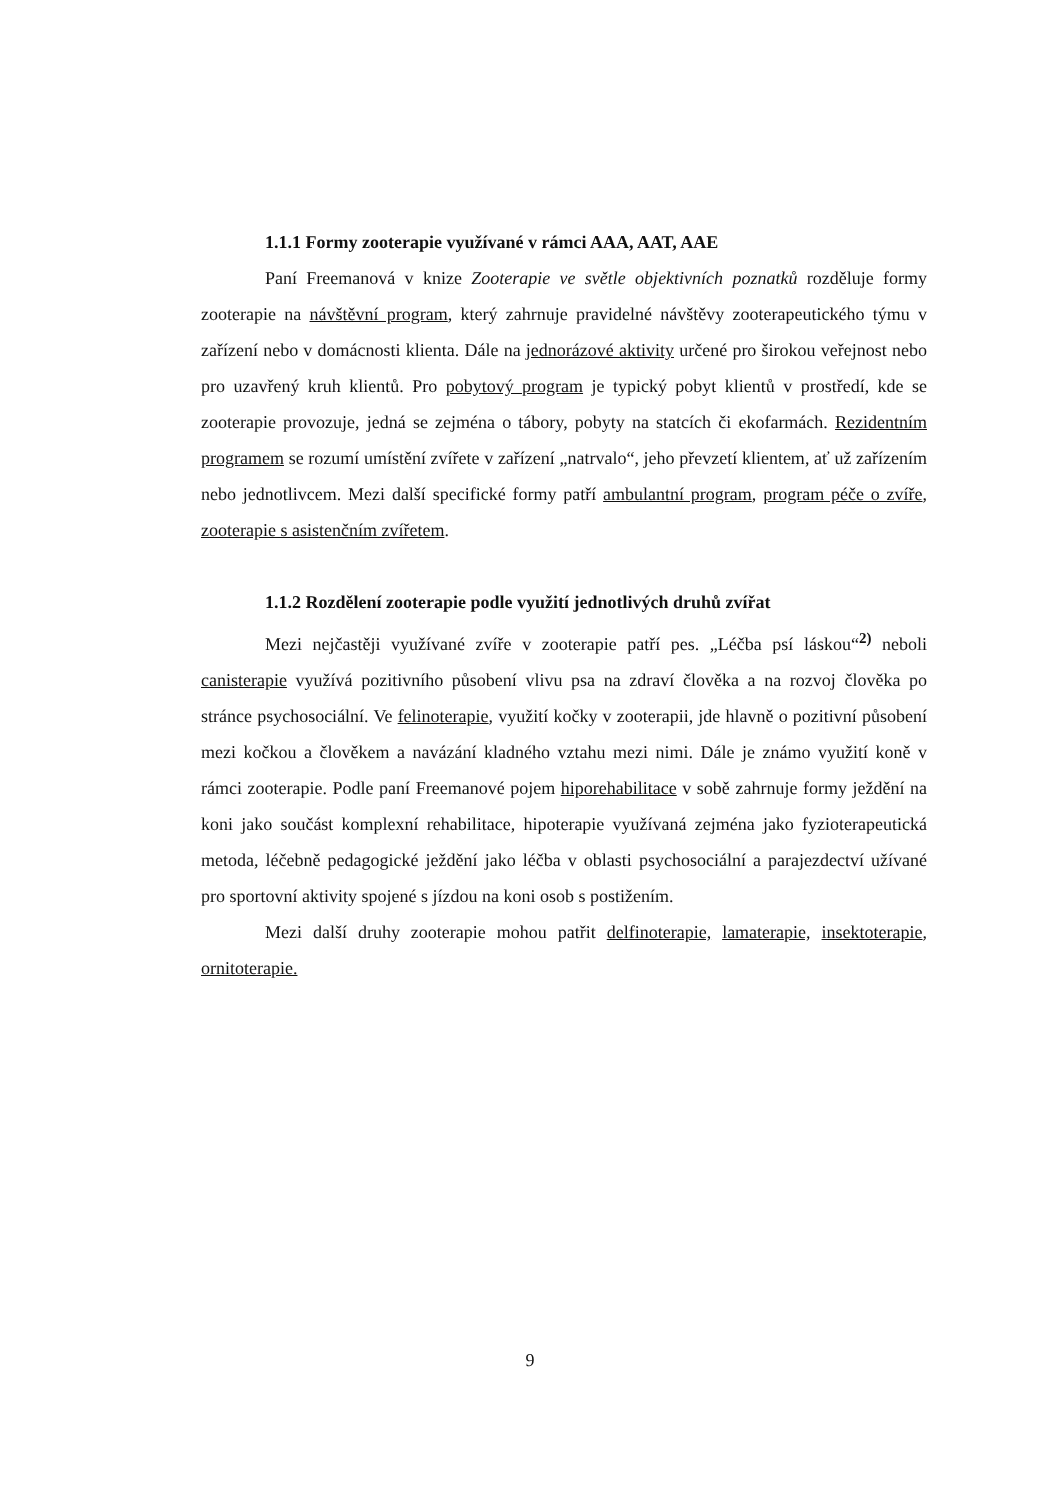1.1.1 Formy zooterapie využívané v rámci AAA, AAT, AAE
Paní Freemanová v knize Zooterapie ve světle objektivních poznatků rozděluje formy zooterapie na návštěvní program, který zahrnuje pravidelné návštěvy zooterapeutického týmu v zařízení nebo v domácnosti klienta. Dále na jednorázové aktivity určené pro širokou veřejnost nebo pro uzavřený kruh klientů. Pro pobytový program je typický pobyt klientů v prostředí, kde se zooterapie provozuje, jedná se zejména o tábory, pobyty na statcích či ekofarmách. Rezidentním programem se rozumí umístění zvířete v zařízení „natrvalo“, jeho převzetí klientem, ať už zařízením nebo jednotlivcem. Mezi další specifické formy patří ambulantní program, program péče o zvíře, zooterapie s asistenčním zvířetem.
1.1.2 Rozdělení zooterapie podle využití jednotlivých druhů zvířat
Mezi nejčastěji využívané zvíře v zooterapie patří pes. „Léčba psí láskou“<sup>2)</sup> neboli canisterapie využívá pozitivního působení vlivu psa na zdraví člověka a na rozvoj člověka po stránce psychosociální. Ve felinoterapie, využití kočky v zooterapii, jde hlavně o pozitivní působení mezi kočkou a člověkem a navázání kladného vztahu mezi nimi. Dále je známo využití koně v rámci zooterapie. Podle paní Freemanové pojem hiporehabilitace v sobě zahrnuje formy ježdění na koni jako součást komplexní rehabilitace, hipoterapie využívaná zejména jako fyzioterapeutická metoda, léčebně pedagogické ježdění jako léčba v oblasti psychosociální a parajezdectví užívané pro sportovní aktivity spojené s jízdou na koni osob s postižením.
Mezi další druhy zooterapie mohou patřit delfinoterapie, lamaterapie, insektoterapie, ornitoterapie.
9